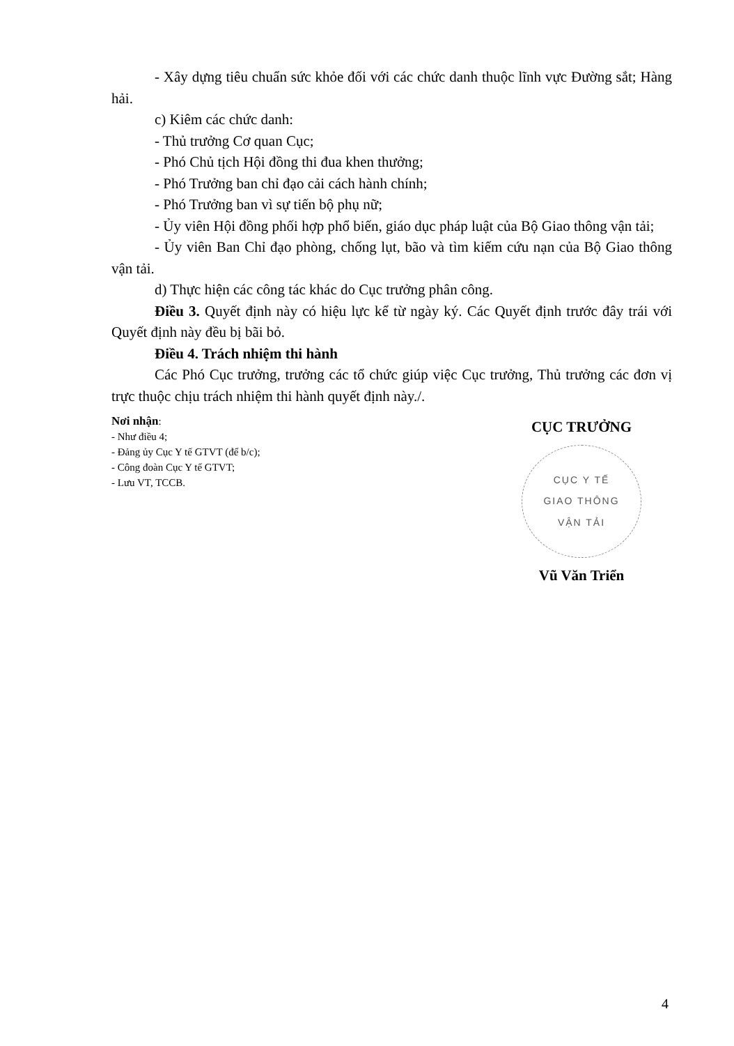- Xây dựng tiêu chuẩn sức khỏe đối với các chức danh thuộc lĩnh vực Đường sắt; Hàng hải.
c) Kiêm các chức danh:
- Thủ trưởng Cơ quan Cục;
- Phó Chủ tịch Hội đồng thi đua khen thưởng;
- Phó Trưởng ban chỉ đạo cải cách hành chính;
- Phó Trưởng ban vì sự tiến bộ phụ nữ;
- Ủy viên Hội đồng phối hợp phổ biến, giáo dục pháp luật của Bộ Giao thông vận tải;
- Ủy viên Ban Chỉ đạo phòng, chống lụt, bão và tìm kiếm cứu nạn của Bộ Giao thông vận tải.
d) Thực hiện các công tác khác do Cục trưởng phân công.
Điều 3. Quyết định này có hiệu lực kể từ ngày ký. Các Quyết định trước đây trái với Quyết định này đều bị bãi bỏ.
Điều 4. Trách nhiệm thi hành
Các Phó Cục trưởng, trưởng các tổ chức giúp việc Cục trưởng, Thủ trưởng các đơn vị trực thuộc chịu trách nhiệm thi hành quyết định này./.
Nơi nhận:
- Như điều 4;
- Đảng ủy Cục Y tế GTVT (để b/c);
- Công đoàn Cục Y tế GTVT;
- Lưu VT, TCCB.
CỤC TRƯỞNG
CỤC Y TẾ
GIAO THÔNG
VẬN TẢI
Vũ Văn Triển
4